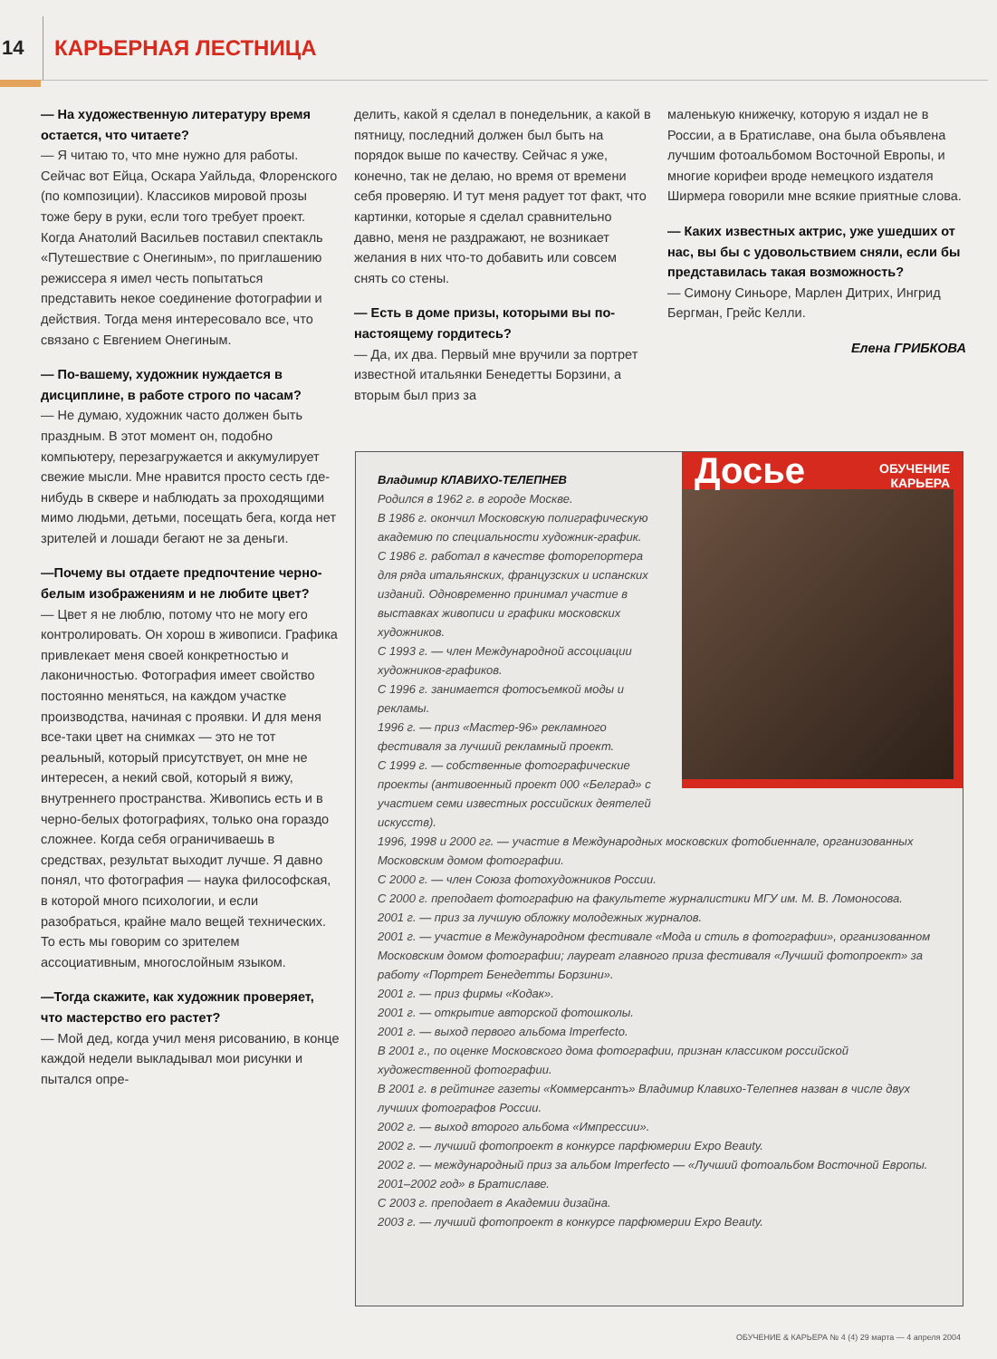14
КАРЬЕРНАЯ ЛЕСТНИЦА
— На художественную литературу время остается, что читаете?
— Я читаю то, что мне нужно для работы. Сейчас вот Ейца, Оскара Уайльда, Флоренского (по композиции). Классиков мировой прозы тоже беру в руки, если того требует проект. Когда Анатолий Васильев поставил спектакль «Путешествие с Онегиным», по приглашению режиссера я имел честь попытаться представить некое соединение фотографии и действия. Тогда меня интересовало все, что связано с Евгением Онегиным.
— По-вашему, художник нуждается в дисциплине, в работе строго по часам?
— Не думаю, художник часто должен быть праздным. В этот момент он, подобно компьютеру, перезагружается и аккумулирует свежие мысли. Мне нравится просто сесть где-нибудь в сквере и наблюдать за проходящими мимо людьми, детьми, посещать бега, когда нет зрителей и лошади бегают не за деньги.
—Почему вы отдаете предпочтение черно-белым изображениям и не любите цвет?
— Цвет я не люблю, потому что не могу его контролировать. Он хорош в живописи. Графика привлекает меня своей конкретностью и лаконичностью. Фотография имеет свойство постоянно меняться, на каждом участке производства, начиная с проявки. И для меня все-таки цвет на снимках — это не тот реальный, который присутствует, он мне не интересен, а некий свой, который я вижу, внутреннего пространства. Живопись есть и в черно-белых фотографиях, только она гораздо сложнее. Когда себя ограничиваешь в средствах, результат выходит лучше. Я давно понял, что фотография — наука философская, в которой много психологии, и если разобраться, крайне мало вещей технических. То есть мы говорим со зрителем ассоциативным, многослойным языком.
—Тогда скажите, как художник проверяет, что мастерство его растет?
— Мой дед, когда учил меня рисованию, в конце каждой недели выкладывал мои рисунки и пытался опре-
делить, какой я сделал в понедельник, а какой в пятницу, последний должен был быть на порядок выше по качеству. Сейчас я уже, конечно, так не делаю, но время от времени себя проверяю. И тут меня радует тот факт, что картинки, которые я сделал сравнительно давно, меня не раздражают, не возникает желания в них что-то добавить или совсем снять со стены.
— Есть в доме призы, которыми вы по-настоящему гордитесь?
— Да, их два. Первый мне вручили за портрет известной итальянки Бенедетты Борзини, а вторым был приз за
маленькую книжечку, которую я издал не в России, а в Братиславе, она была объявлена лучшим фотоальбомом Восточной Европы, и многие корифеи вроде немецкого издателя Ширмера говорили мне всякие приятные слова.
— Каких известных актрис, уже ушедших от нас, вы бы с удовольствием сняли, если бы представилась такая возможность?
— Симону Синьоре, Марлен Дитрих, Ингрид Бергман, Грейс Келли.
Елена ГРИБКОВА
Досье ОБУЧЕНИЕ
КАРЬЕРА
Владимир КЛАВИХО-ТЕЛЕПНЕВ
Родился в 1962 г. в городе Москве.
В 1986 г. окончил Московскую полиграфическую академию по специальности художник-график.
С 1986 г. работал в качестве фоторепортера для ряда итальянских, французских и испанских изданий. Одновременно принимал участие в выставках живописи и графики московских художников.
С 1993 г. — член Международной ассоциации художников-графиков.
С 1996 г. занимается фотосъемкой моды и рекламы.
1996 г. — приз «Мастер-96» рекламного фестиваля за лучший рекламный проект.
С 1999 г. — собственные фотографические проекты (антивоенный проект 000 «Белград» с участием семи известных российских деятелей искусств).
1996, 1998 и 2000 гг. — участие в Международных московских фотобиеннале, организованных Московским домом фотографии.
С 2000 г. — член Союза фотохудожников России.
С 2000 г. преподает фотографию на факультете журналистики МГУ им. М. В. Ломоносова.
2001 г. — приз за лучшую обложку молодежных журналов.
2001 г. — участие в Международном фестивале «Мода и стиль в фотографии», организованном Московским домом фотографии; лауреат главного приза фестиваля «Лучший фотопроект» за работу «Портрет Бенедетты Борзини».
2001 г. — приз фирмы «Кодак».
2001 г. — открытие авторской фотошколы.
2001 г. — выход первого альбома Imperfecto.
В 2001 г., по оценке Московского дома фотографии, признан классиком российской художественной фотографии.
В 2001 г. в рейтинге газеты «Коммерсантъ» Владимир Клавихо-Телепнев назван в числе двух лучших фотографов России.
2002 г. — выход второго альбома «Импрессии».
2002 г. — лучший фотопроект в конкурсе парфюмерии Expo Beauty.
2002 г. — международный приз за альбом Imperfecto — «Лучший фотоальбом Восточной Европы. 2001–2002 год» в Братиславе.
С 2003 г. преподает в Академии дизайна.
2003 г. — лучший фотопроект в конкурсе парфюмерии Expo Beauty.
ОБУЧЕНИЕ & КАРЬЕРА № 4 (4) 29 марта — 4 апреля 2004